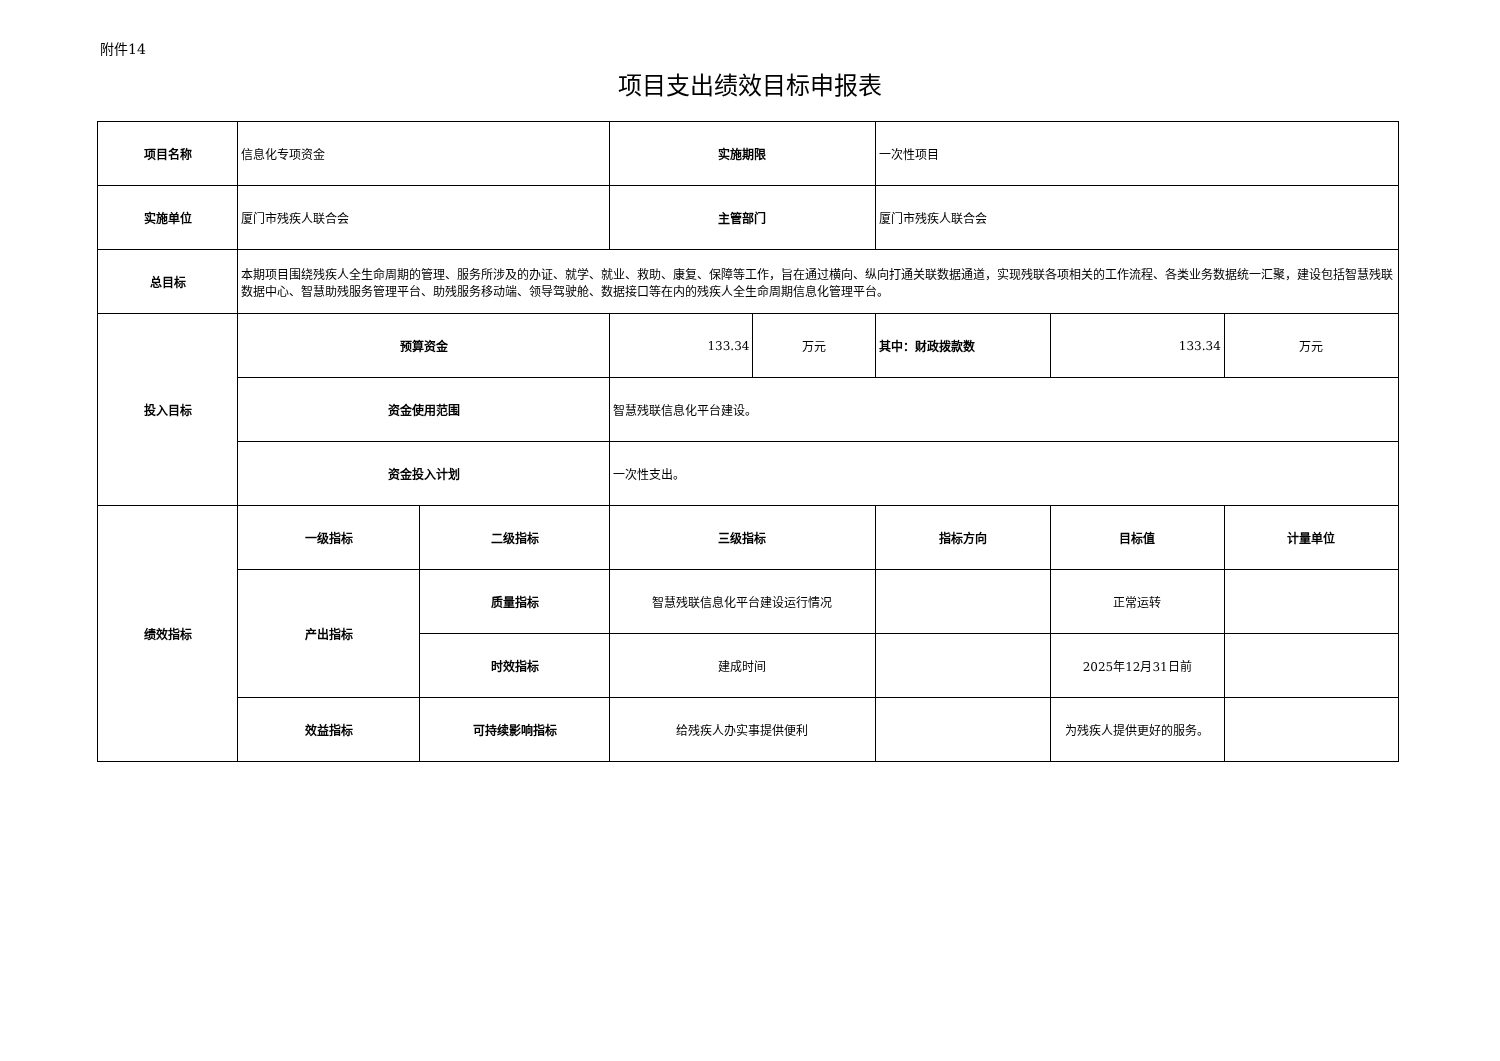附件14
项目支出绩效目标申报表
| 项目名称 | 信息化专项资金 | | 实施期限 | | 一次性项目 | | |
| 实施单位 | 厦门市残疾人联合会 | | 主管部门 | | 厦门市残疾人联合会 | | |
| 总目标 | 本期项目围绕残疾人全生命周期的管理、服务所涉及的办证、就学、就业、救助、康复、保障等工作，旨在通过横向、纵向打通关联数据通道，实现残联各项相关的工作流程、各类业务数据统一汇聚，建设包括智慧残联数据中心、智慧助残服务管理平台、助残服务移动端、领导驾驶舱、数据接口等在内的残疾人全生命周期信息化管理平台。 | | | | | | |
| 投入目标 | 预算资金 | | 133.34 | 万元 | 其中：财政拨款数 | 133.34 | 万元 |
| | 资金使用范围 | | 智慧残联信息化平台建设。 | | | | |
| | 资金投入计划 | | 一次性支出。 | | | | |
| 绩效指标 | 一级指标 | 二级指标 | 三级指标 | | 指标方向 | 目标值 | 计量单位 |
| | 产出指标 | 质量指标 | 智慧残联信息化平台建设运行情况 | | | 正常运转 | |
| | | 时效指标 | 建成时间 | | | 2025年12月31日前 | |
| | 效益指标 | 可持续影响指标 | 给残疾人办实事提供便利 | | | 为残疾人提供更好的服务。 | |